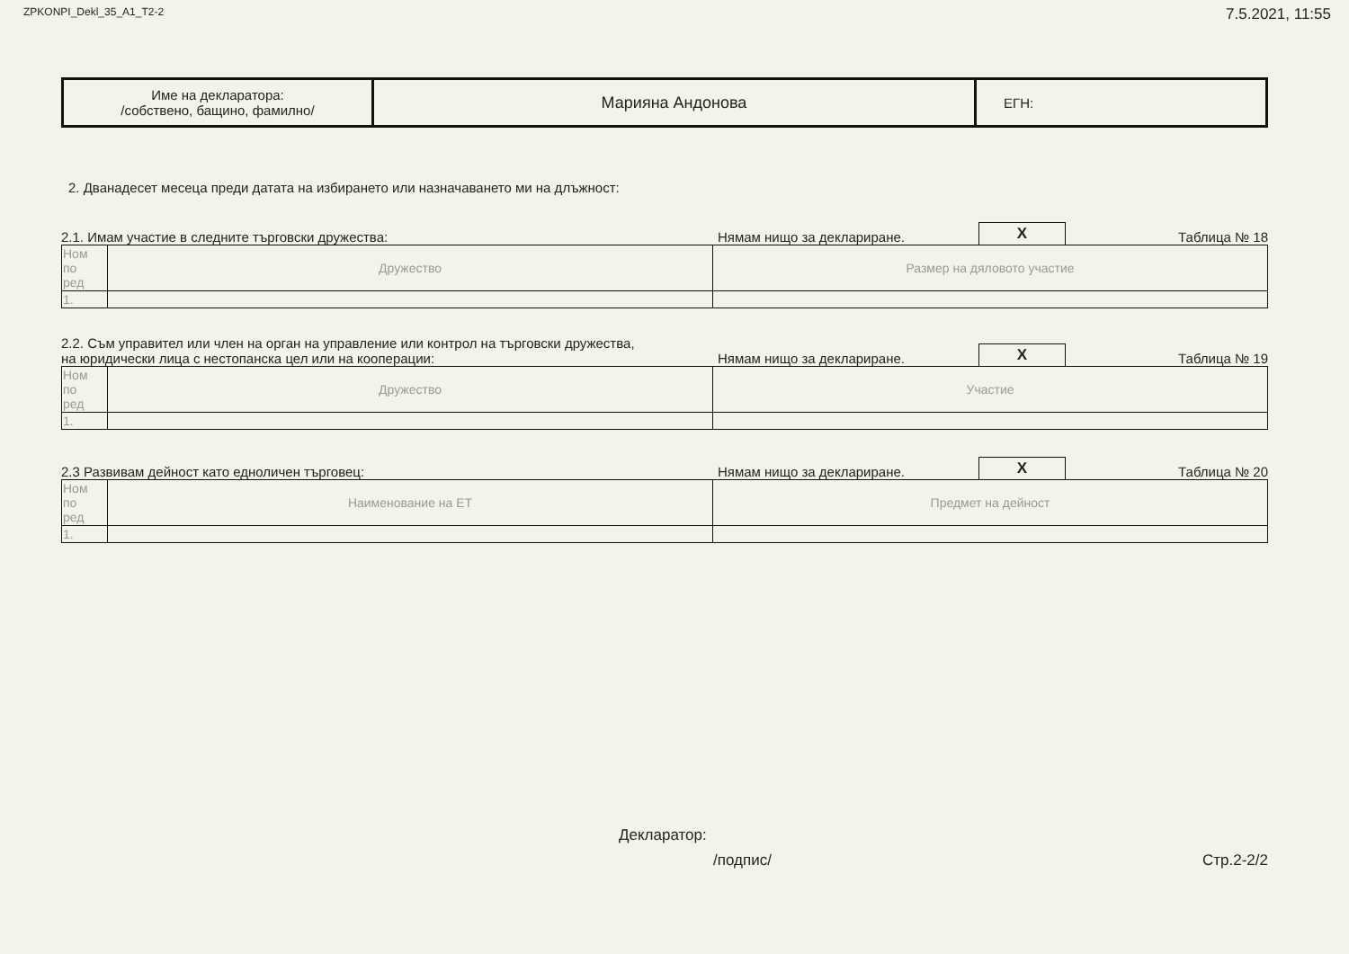ZPKONPI_Dekl_35_A1_T2-2 7.5.2021, 11:55
| Име на декларатора: /собствено, бащино, фамилно/ | Марияна Андонова | ЕГН: |
2. Дванадесет месеца преди датата на избирането или назначаването ми на длъжност:
2.1. Имам участие в следните търговски дружества:
Нямам нищо за деклариране.
X
Таблица № 18
| Ном по ред | Дружество | Размер на дяловото участие |
| 1. | | |
2.2. Съм управител или член на орган на управление или контрол на търговски дружества,
на юридически лица с нестопанска цел или на кооперации:
Нямам нищо за деклариране.
X
Таблица № 19
| Ном по ред | Дружество | Участие |
| 1. | | |
2.3 Развивам дейност като едноличен търговец:
Нямам нищо за деклариране.
X
Таблица № 20
| Ном по ред | Наименование на ЕТ | Предмет на дейност |
| 1. | | |
Декларатор:
/подпис/ Стр.2-2/2